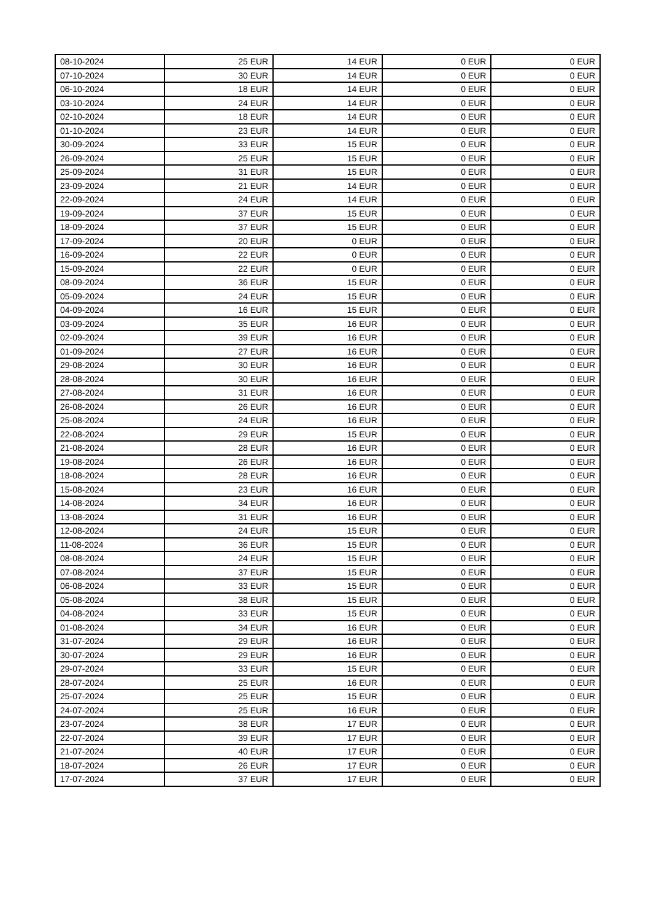| 08-10-2024 | 25 EUR | 14 EUR | 0 EUR | 0 EUR |
| 07-10-2024 | 30 EUR | 14 EUR | 0 EUR | 0 EUR |
| 06-10-2024 | 18 EUR | 14 EUR | 0 EUR | 0 EUR |
| 03-10-2024 | 24 EUR | 14 EUR | 0 EUR | 0 EUR |
| 02-10-2024 | 18 EUR | 14 EUR | 0 EUR | 0 EUR |
| 01-10-2024 | 23 EUR | 14 EUR | 0 EUR | 0 EUR |
| 30-09-2024 | 33 EUR | 15 EUR | 0 EUR | 0 EUR |
| 26-09-2024 | 25 EUR | 15 EUR | 0 EUR | 0 EUR |
| 25-09-2024 | 31 EUR | 15 EUR | 0 EUR | 0 EUR |
| 23-09-2024 | 21 EUR | 14 EUR | 0 EUR | 0 EUR |
| 22-09-2024 | 24 EUR | 14 EUR | 0 EUR | 0 EUR |
| 19-09-2024 | 37 EUR | 15 EUR | 0 EUR | 0 EUR |
| 18-09-2024 | 37 EUR | 15 EUR | 0 EUR | 0 EUR |
| 17-09-2024 | 20 EUR | 0 EUR | 0 EUR | 0 EUR |
| 16-09-2024 | 22 EUR | 0 EUR | 0 EUR | 0 EUR |
| 15-09-2024 | 22 EUR | 0 EUR | 0 EUR | 0 EUR |
| 08-09-2024 | 36 EUR | 15 EUR | 0 EUR | 0 EUR |
| 05-09-2024 | 24 EUR | 15 EUR | 0 EUR | 0 EUR |
| 04-09-2024 | 16 EUR | 15 EUR | 0 EUR | 0 EUR |
| 03-09-2024 | 35 EUR | 16 EUR | 0 EUR | 0 EUR |
| 02-09-2024 | 39 EUR | 16 EUR | 0 EUR | 0 EUR |
| 01-09-2024 | 27 EUR | 16 EUR | 0 EUR | 0 EUR |
| 29-08-2024 | 30 EUR | 16 EUR | 0 EUR | 0 EUR |
| 28-08-2024 | 30 EUR | 16 EUR | 0 EUR | 0 EUR |
| 27-08-2024 | 31 EUR | 16 EUR | 0 EUR | 0 EUR |
| 26-08-2024 | 26 EUR | 16 EUR | 0 EUR | 0 EUR |
| 25-08-2024 | 24 EUR | 16 EUR | 0 EUR | 0 EUR |
| 22-08-2024 | 29 EUR | 15 EUR | 0 EUR | 0 EUR |
| 21-08-2024 | 28 EUR | 16 EUR | 0 EUR | 0 EUR |
| 19-08-2024 | 26 EUR | 16 EUR | 0 EUR | 0 EUR |
| 18-08-2024 | 28 EUR | 16 EUR | 0 EUR | 0 EUR |
| 15-08-2024 | 23 EUR | 16 EUR | 0 EUR | 0 EUR |
| 14-08-2024 | 34 EUR | 16 EUR | 0 EUR | 0 EUR |
| 13-08-2024 | 31 EUR | 16 EUR | 0 EUR | 0 EUR |
| 12-08-2024 | 24 EUR | 15 EUR | 0 EUR | 0 EUR |
| 11-08-2024 | 36 EUR | 15 EUR | 0 EUR | 0 EUR |
| 08-08-2024 | 24 EUR | 15 EUR | 0 EUR | 0 EUR |
| 07-08-2024 | 37 EUR | 15 EUR | 0 EUR | 0 EUR |
| 06-08-2024 | 33 EUR | 15 EUR | 0 EUR | 0 EUR |
| 05-08-2024 | 38 EUR | 15 EUR | 0 EUR | 0 EUR |
| 04-08-2024 | 33 EUR | 15 EUR | 0 EUR | 0 EUR |
| 01-08-2024 | 34 EUR | 16 EUR | 0 EUR | 0 EUR |
| 31-07-2024 | 29 EUR | 16 EUR | 0 EUR | 0 EUR |
| 30-07-2024 | 29 EUR | 16 EUR | 0 EUR | 0 EUR |
| 29-07-2024 | 33 EUR | 15 EUR | 0 EUR | 0 EUR |
| 28-07-2024 | 25 EUR | 16 EUR | 0 EUR | 0 EUR |
| 25-07-2024 | 25 EUR | 15 EUR | 0 EUR | 0 EUR |
| 24-07-2024 | 25 EUR | 16 EUR | 0 EUR | 0 EUR |
| 23-07-2024 | 38 EUR | 17 EUR | 0 EUR | 0 EUR |
| 22-07-2024 | 39 EUR | 17 EUR | 0 EUR | 0 EUR |
| 21-07-2024 | 40 EUR | 17 EUR | 0 EUR | 0 EUR |
| 18-07-2024 | 26 EUR | 17 EUR | 0 EUR | 0 EUR |
| 17-07-2024 | 37 EUR | 17 EUR | 0 EUR | 0 EUR |